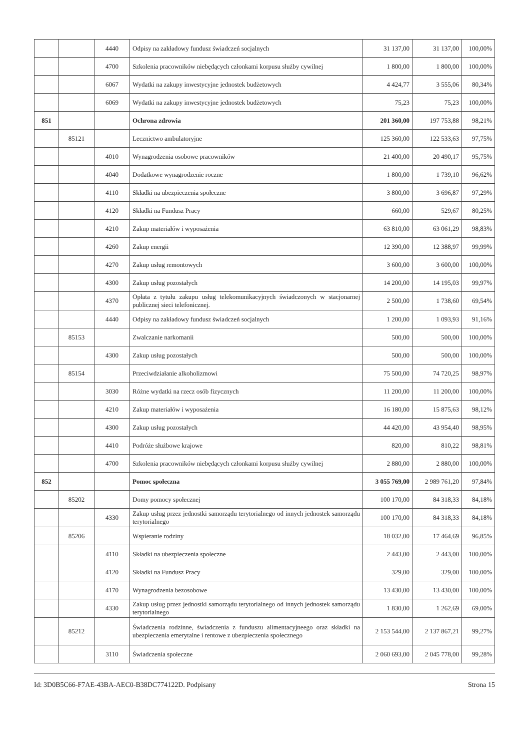| | | 4440 | Odpisy na zakładowy fundusz świadczeń socjalnych | 31 137,00 | 31 137,00 | 100,00% |
| | | 4700 | Szkolenia pracowników niebędących członkami korpusu służby cywilnej | 1 800,00 | 1 800,00 | 100,00% |
| | | 6067 | Wydatki na zakupy inwestycyjne jednostek budżetowych | 4 424,77 | 3 555,06 | 80,34% |
| | | 6069 | Wydatki na zakupy inwestycyjne jednostek budżetowych | 75,23 | 75,23 | 100,00% |
| 851 | | | Ochrona zdrowia | 201 360,00 | 197 753,88 | 98,21% |
| | 85121 | | Lecznictwo ambulatoryjne | 125 360,00 | 122 533,63 | 97,75% |
| | | 4010 | Wynagrodzenia osobowe pracowników | 21 400,00 | 20 490,17 | 95,75% |
| | | 4040 | Dodatkowe wynagrodzenie roczne | 1 800,00 | 1 739,10 | 96,62% |
| | | 4110 | Składki na ubezpieczenia społeczne | 3 800,00 | 3 696,87 | 97,29% |
| | | 4120 | Składki na Fundusz Pracy | 660,00 | 529,67 | 80,25% |
| | | 4210 | Zakup materiałów i wyposażenia | 63 810,00 | 63 061,29 | 98,83% |
| | | 4260 | Zakup energii | 12 390,00 | 12 388,97 | 99,99% |
| | | 4270 | Zakup usług remontowych | 3 600,00 | 3 600,00 | 100,00% |
| | | 4300 | Zakup usług pozostałych | 14 200,00 | 14 195,03 | 99,97% |
| | | 4370 | Opłata z tytułu zakupu usług telekomunikacyjnych świadczonych w stacjonarnej publicznej sieci telefonicznej. | 2 500,00 | 1 738,60 | 69,54% |
| | | 4440 | Odpisy na zakładowy fundusz świadczeń socjalnych | 1 200,00 | 1 093,93 | 91,16% |
| | 85153 | | Zwalczanie narkomanii | 500,00 | 500,00 | 100,00% |
| | | 4300 | Zakup usług pozostałych | 500,00 | 500,00 | 100,00% |
| | 85154 | | Przeciwdziałanie alkoholizmowi | 75 500,00 | 74 720,25 | 98,97% |
| | | 3030 | Różne wydatki na rzecz osób fizycznych | 11 200,00 | 11 200,00 | 100,00% |
| | | 4210 | Zakup materiałów i wyposażenia | 16 180,00 | 15 875,63 | 98,12% |
| | | 4300 | Zakup usług pozostałych | 44 420,00 | 43 954,40 | 98,95% |
| | | 4410 | Podróże służbowe krajowe | 820,00 | 810,22 | 98,81% |
| | | 4700 | Szkolenia pracowników niebędących członkami korpusu służby cywilnej | 2 880,00 | 2 880,00 | 100,00% |
| 852 | | | Pomoc społeczna | 3 055 769,00 | 2 989 761,20 | 97,84% |
| | 85202 | | Domy pomocy społecznej | 100 170,00 | 84 318,33 | 84,18% |
| | | 4330 | Zakup usług przez jednostki samorządu terytorialnego od innych jednostek samorządu terytorialnego | 100 170,00 | 84 318,33 | 84,18% |
| | 85206 | | Wspieranie rodziny | 18 032,00 | 17 464,69 | 96,85% |
| | | 4110 | Składki na ubezpieczenia społeczne | 2 443,00 | 2 443,00 | 100,00% |
| | | 4120 | Składki na Fundusz Pracy | 329,00 | 329,00 | 100,00% |
| | | 4170 | Wynagrodzenia bezosobowe | 13 430,00 | 13 430,00 | 100,00% |
| | | 4330 | Zakup usług przez jednostki samorządu terytorialnego od innych jednostek samorządu terytorialnego | 1 830,00 | 1 262,69 | 69,00% |
| | 85212 | | Świadczenia rodzinne, świadczenia z funduszu alimentacyjneego oraz składki na ubezpieczenia emerytalne i rentowe z ubezpieczenia społecznego | 2 153 544,00 | 2 137 867,21 | 99,27% |
| | | 3110 | Świadczenia społeczne | 2 060 693,00 | 2 045 778,00 | 99,28% |
Id: 3D0B5C66-F7AE-43BA-AEC0-B38DC774122D. Podpisany Strona 15